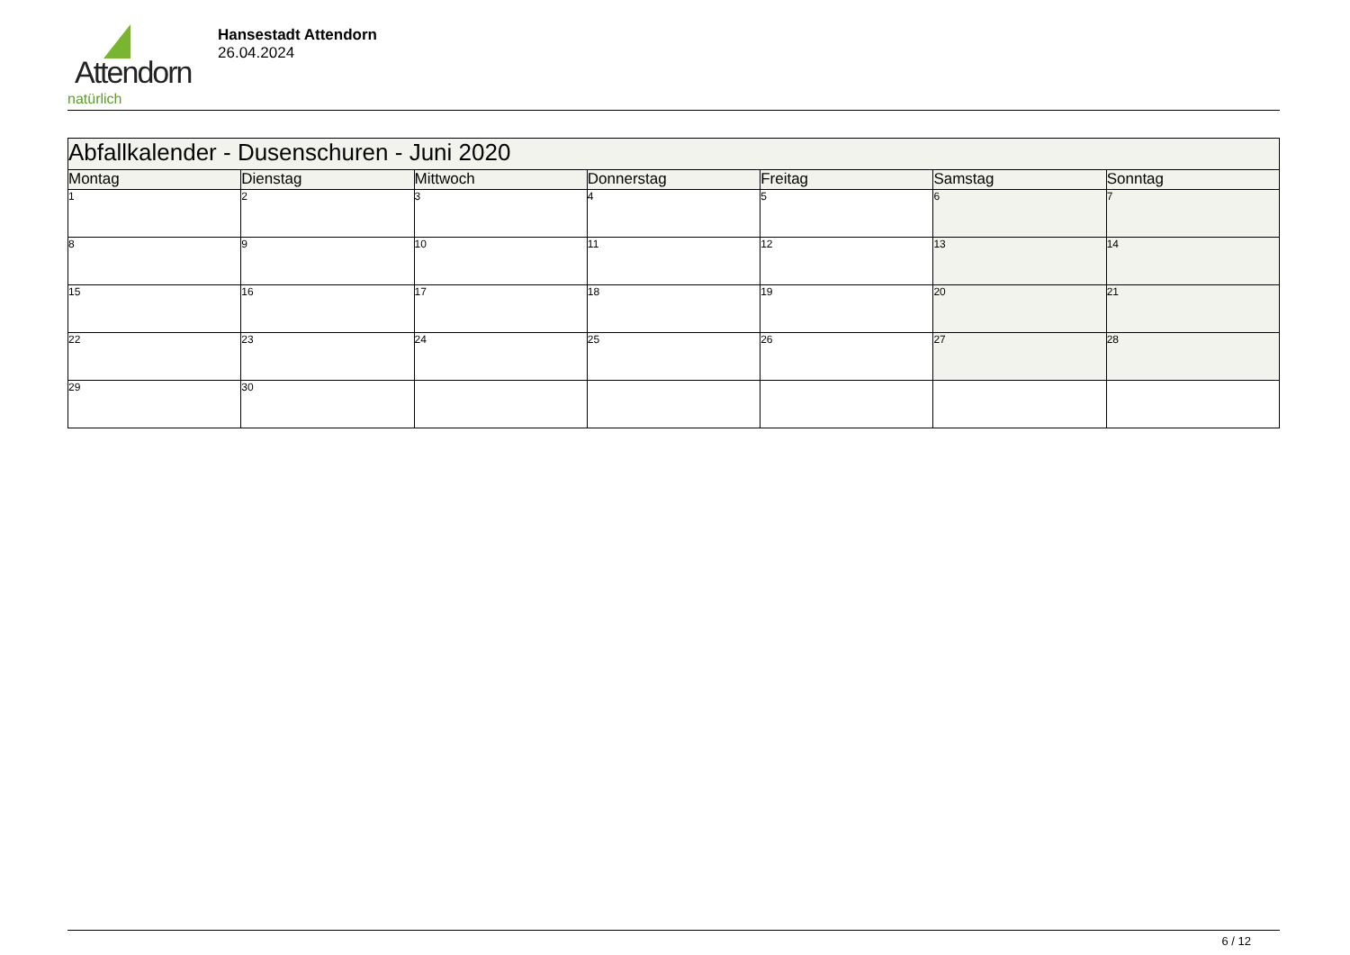Attendorn
natürlich
Hansestadt Attendorn
26.04.2024
| Abfallkalender - Dusenschuren - Juni 2020 | | | | | | |
| --- | --- | --- | --- | --- | --- | --- |
| Montag | Dienstag | Mittwoch | Donnerstag | Freitag | Samstag | Sonntag |
| 1 | 2 | 3 | 4 | 5 | 6 | 7 |
| 8 | 9 | 10 | 11 | 12 | 13 | 14 |
| 15 | 16 | 17 | 18 | 19 | 20 | 21 |
| 22 | 23 | 24 | 25 | 26 | 27 | 28 |
| 29 | 30 | | | | | |
6 / 12